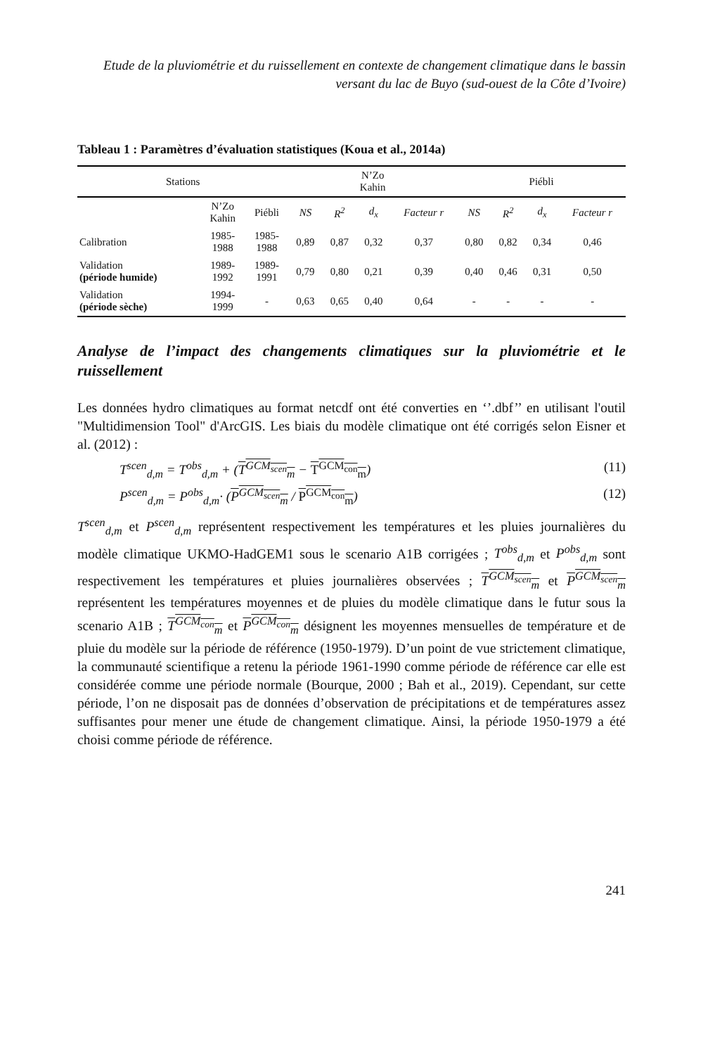Etude de la pluviométrie et du ruissellement en contexte de changement climatique dans le bassin versant du lac de Buyo (sud-ouest de la Côte d’Ivoire)
Tableau 1 : Paramètres d’évaluation statistiques (Koua et al., 2014a)
| Stations | | | N’Zo Kahin | | | | Piébli | | | |
| --- | --- | --- | --- | --- | --- | --- | --- | --- | --- | --- |
| | N’Zo Kahin | Piébli | NS | R<sup>2</sup> | d<sub>x</sub> | Facteur r | NS | R<sup>2</sup> | d<sub>x</sub> | Facteur r |
| Calibration | 1985- 1988 | 1985- 1988 | 0,89 | 0,87 | 0,32 | 0,37 | 0,80 | 0,82 | 0,34 | 0,46 |
| Validation (période humide) | 1989- 1992 | 1989- 1991 | 0,79 | 0,80 | 0,21 | 0,39 | 0,40 | 0,46 | 0,31 | 0,50 |
| Validation (période sèche) | 1994- 1999 | - | 0,63 | 0,65 | 0,40 | 0,64 | - | - | - | - |
Analyse de l’impact des changements climatiques sur la pluviométrie et le ruissellement
Les données hydro climatiques au format netcdf ont été converties en ‘’.dbf’’ en utilisant l'outil "Multidimension Tool" d'ArcGIS. Les biais du modèle climatique ont été corrigés selon Eisner et al. (2012) :
T<sup>scen</sup><sub>d,m</sub> = T<sup>obs</sup><sub>d,m</sub> + (T<sup>GCM<sub>scen</sub></sup><sub>m</sub> − T<sup>GCM<sub>con</sub></sup><sub>m</sub>) (11)
P<sup>scen</sup><sub>d,m</sub> = P<sup>obs</sup><sub>d,m</sub>· (P<sup>GCM<sub>scen</sub></sup><sub>m</sub> / P<sup>GCM<sub>con</sub></sup><sub>m</sub>) (12)
T<sup>scen</sup><sub>d,m</sub> et P<sup>scen</sup><sub>d,m</sub> représentent respectivement les températures et les pluies journalières du modèle climatique UKMO-HadGEM1 sous le scenario A1B corrigées ; T<sup>obs</sup><sub>d,m</sub> et P<sup>obs</sup><sub>d,m</sub> sont respectivement les températures et pluies journalières observées ; T<sup>GCM<sub>scen</sub></sup><sub>m</sub> et P<sup>GCM<sub>scen</sub></sup><sub>m</sub> représentent les températures moyennes et de pluies du modèle climatique dans le futur sous la scenario A1B ; T<sup>GCM<sub>con</sub></sup><sub>m</sub> et P<sup>GCM<sub>con</sub></sup><sub>m</sub> désignent les moyennes mensuelles de température et de pluie du modèle sur la période de référence (1950-1979). D’un point de vue strictement climatique, la communauté scientifique a retenu la période 1961-1990 comme période de référence car elle est considérée comme une période normale (Bourque, 2000 ; Bah et al., 2019). Cependant, sur cette période, l’on ne disposait pas de données d’observation de précipitations et de températures assez suffisantes pour mener une étude de changement climatique. Ainsi, la période 1950-1979 a été choisi comme période de référence.
241